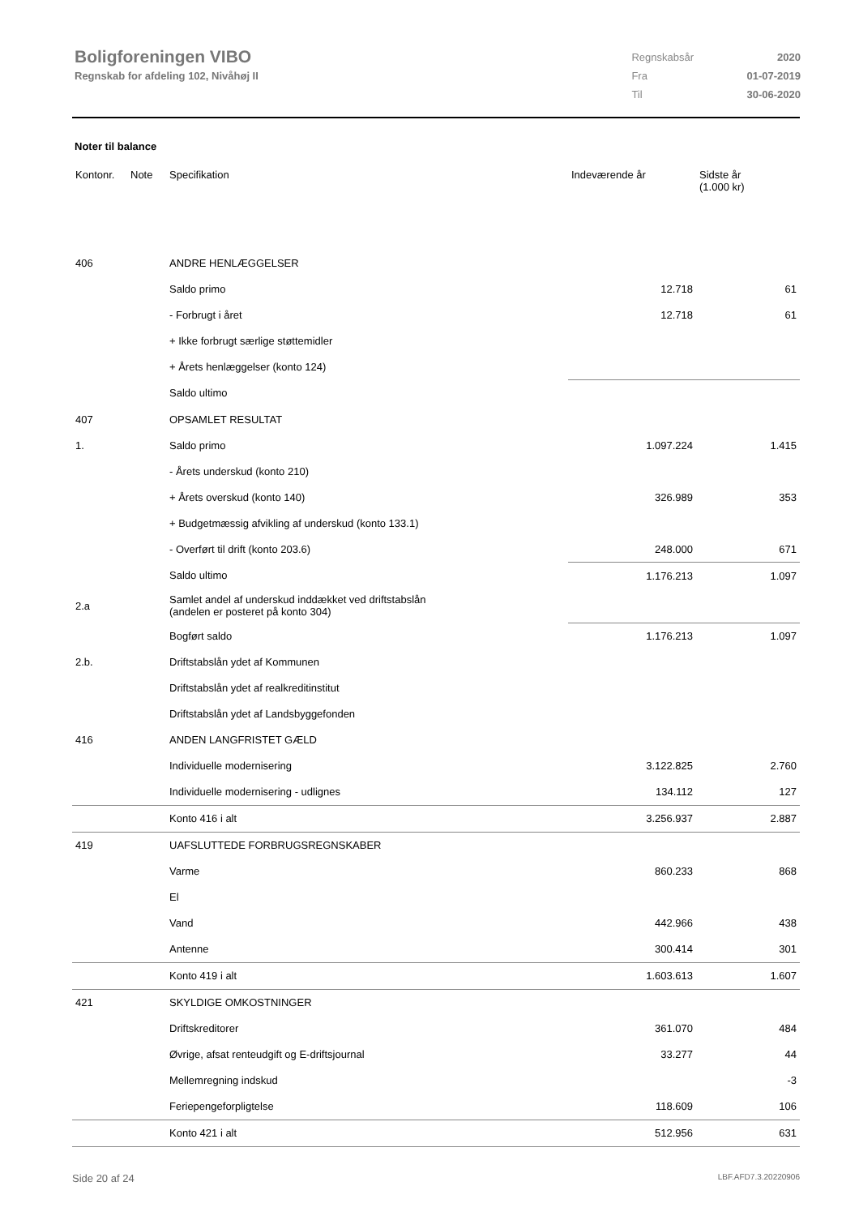Boligforeningen VIBO
Regnskab for afdeling 102, Nivåhøj II
| Regnskabsår | 2020 |
| Fra | 01-07-2019 |
| Til | 30-06-2020 |
Noter til balance
| Kontonr. | Note | Specifikation | Indeværende år | Sidste år (1.000 kr) |
| --- | --- | --- | --- | --- |
| 406 | | ANDRE HENLÆGGELSER | | |
| | | Saldo primo | 12.718 | 61 |
| | | - Forbrugt i året | 12.718 | 61 |
| | | + Ikke forbrugt særlige støttemidler | | |
| | | + Årets henlæggelser (konto 124) | | |
| | | Saldo ultimo | | |
| 407 | | OPSAMLET RESULTAT | | |
| 1. | | Saldo primo | 1.097.224 | 1.415 |
| | | - Årets underskud (konto 210) | | |
| | | + Årets overskud (konto 140) | 326.989 | 353 |
| | | + Budgetmæssig afvikling af underskud (konto 133.1) | | |
| | | - Overført til drift (konto 203.6) | 248.000 | 671 |
| | | Saldo ultimo | 1.176.213 | 1.097 |
| 2.a | | Samlet andel af underskud inddækket ved driftstabslån (andelen er posteret på konto 304) | | |
| | | Bogført saldo | 1.176.213 | 1.097 |
| 2.b. | | Driftstabslån ydet af Kommunen | | |
| | | Driftstabslån ydet af realkreditinstitut | | |
| | | Driftstabslån ydet af Landsbyggefonden | | |
| 416 | | ANDEN LANGFRISTET GÆLD | | |
| | | Individuelle modernisering | 3.122.825 | 2.760 |
| | | Individuelle modernisering - udlignes | 134.112 | 127 |
| | | Konto 416 i alt | 3.256.937 | 2.887 |
| 419 | | UAFSLUTTEDE FORBRUGSREGNSKABER | | |
| | | Varme | 860.233 | 868 |
| | | El | | |
| | | Vand | 442.966 | 438 |
| | | Antenne | 300.414 | 301 |
| | | Konto 419 i alt | 1.603.613 | 1.607 |
| 421 | | SKYLDIGE OMKOSTNINGER | | |
| | | Driftskreditorer | 361.070 | 484 |
| | | Øvrige, afsat renteudgift og E-driftsjournal | 33.277 | 44 |
| | | Mellemregning indskud | | -3 |
| | | Feriepengeforpligtelse | 118.609 | 106 |
| | | Konto 421 i alt | 512.956 | 631 |
Side 20 af 24 LBF.AFD7.3.20220906